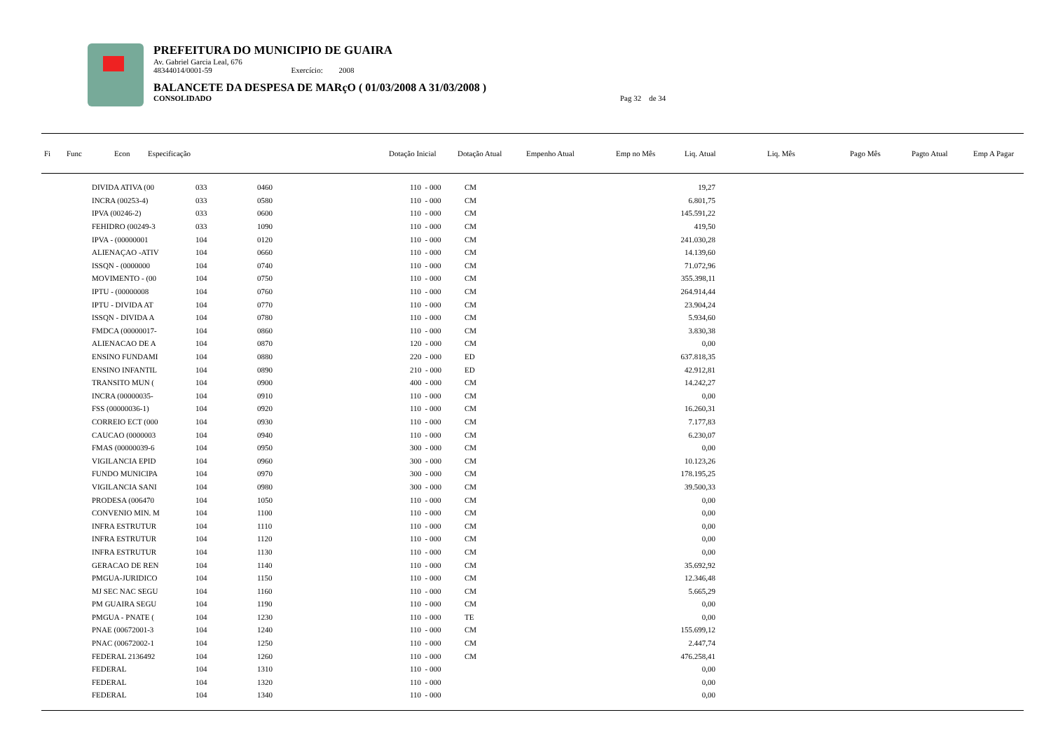PREFEITURA DO MUNICIPIO DE GUAIRA
Av. Gabriel Garcia Leal, 676
48344014/0001-59 Exercício: 2008
BALANCETE DA DESPESA DE MARçO ( 01/03/2008 A 31/03/2008 )
CONSOLIDADO Pag 32 de 34
| Fi | Func | Econ | Especificação | | | Dotação Inicial | Dotação Atual | Empenho Atual | Emp no Mês | Liq. Atual | Liq. Mês | Pago Mês | Pagto Atual | Emp A Pagar |
| --- | --- | --- | --- | --- | --- | --- | --- | --- | --- | --- | --- | --- | --- | --- |
| | DIVIDA ATIVA (00 | 033 | 0460 | 110 - 000 | CM | 19,27 |
| | INCRA (00253-4) | 033 | 0580 | 110 - 000 | CM | 6.801,75 |
| | IPVA (00246-2) | 033 | 0600 | 110 - 000 | CM | 145.591,22 |
| | FEHIDRO (00249-3 | 033 | 1090 | 110 - 000 | CM | 419,50 |
| | IPVA - (00000001 | 104 | 0120 | 110 - 000 | CM | 241.030,28 |
| | ALIENAÇAO -ATIV | 104 | 0660 | 110 - 000 | CM | 14.139,60 |
| | ISSQN - (0000000 | 104 | 0740 | 110 - 000 | CM | 71.072,96 |
| | MOVIMENTO - (00 | 104 | 0750 | 110 - 000 | CM | 355.398,11 |
| | IPTU - (00000008 | 104 | 0760 | 110 - 000 | CM | 264.914,44 |
| | IPTU - DIVIDA AT | 104 | 0770 | 110 - 000 | CM | 23.904,24 |
| | ISSQN - DIVIDA A | 104 | 0780 | 110 - 000 | CM | 5.934,60 |
| | FMDCA (00000017- | 104 | 0860 | 110 - 000 | CM | 3.830,38 |
| | ALIENACAO DE A | 104 | 0870 | 120 - 000 | CM | 0,00 |
| | ENSINO FUNDAMI | 104 | 0880 | 220 - 000 | ED | 637.818,35 |
| | ENSINO INFANTIL | 104 | 0890 | 210 - 000 | ED | 42.912,81 |
| | TRANSITO MUN ( | 104 | 0900 | 400 - 000 | CM | 14.242,27 |
| | INCRA (00000035- | 104 | 0910 | 110 - 000 | CM | 0,00 |
| | FSS (00000036-1) | 104 | 0920 | 110 - 000 | CM | 16.260,31 |
| | CORREIO ECT (000 | 104 | 0930 | 110 - 000 | CM | 7.177,83 |
| | CAUCAO (0000003 | 104 | 0940 | 110 - 000 | CM | 6.230,07 |
| | FMAS (00000039-6 | 104 | 0950 | 300 - 000 | CM | 0,00 |
| | VIGILANCIA EPID | 104 | 0960 | 300 - 000 | CM | 10.123,26 |
| | FUNDO MUNICIPA | 104 | 0970 | 300 - 000 | CM | 178.195,25 |
| | VIGILANCIA SANI | 104 | 0980 | 300 - 000 | CM | 39.500,33 |
| | PRODESA (006470 | 104 | 1050 | 110 - 000 | CM | 0,00 |
| | CONVENIO MIN. M | 104 | 1100 | 110 - 000 | CM | 0,00 |
| | INFRA ESTRUTUR | 104 | 1110 | 110 - 000 | CM | 0,00 |
| | INFRA ESTRUTUR | 104 | 1120 | 110 - 000 | CM | 0,00 |
| | INFRA ESTRUTUR | 104 | 1130 | 110 - 000 | CM | 0,00 |
| | GERACAO DE REN | 104 | 1140 | 110 - 000 | CM | 35.692,92 |
| | PMGUA-JURIDICO | 104 | 1150 | 110 - 000 | CM | 12.346,48 |
| | MJ SEC NAC SEGU | 104 | 1160 | 110 - 000 | CM | 5.665,29 |
| | PM GUAIRA SEGU | 104 | 1190 | 110 - 000 | CM | 0,00 |
| | PMGUA - PNATE ( | 104 | 1230 | 110 - 000 | TE | 0,00 |
| | PNAE (00672001-3 | 104 | 1240 | 110 - 000 | CM | 155.699,12 |
| | PNAC (00672002-1 | 104 | 1250 | 110 - 000 | CM | 2.447,74 |
| | FEDERAL 2136492 | 104 | 1260 | 110 - 000 | CM | 476.258,41 |
| | FEDERAL | 104 | 1310 | 110 - 000 | | 0,00 |
| | FEDERAL | 104 | 1320 | 110 - 000 | | 0,00 |
| | FEDERAL | 104 | 1340 | 110 - 000 | | 0,00 |